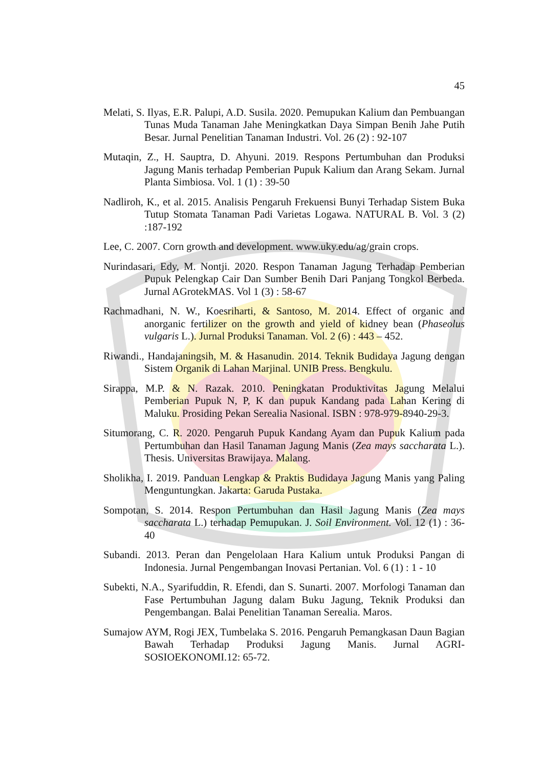45
Melati, S. Ilyas, E.R. Palupi, A.D. Susila. 2020. Pemupukan Kalium dan Pembuangan Tunas Muda Tanaman Jahe Meningkatkan Daya Simpan Benih Jahe Putih Besar. Jurnal Penelitian Tanaman Industri. Vol. 26 (2) : 92-107
Mutaqin, Z., H. Sauptra, D. Ahyuni. 2019. Respons Pertumbuhan dan Produksi Jagung Manis terhadap Pemberian Pupuk Kalium dan Arang Sekam. Jurnal Planta Simbiosa. Vol. 1 (1) : 39-50
Nadliroh, K., et al. 2015. Analisis Pengaruh Frekuensi Bunyi Terhadap Sistem Buka Tutup Stomata Tanaman Padi Varietas Logawa. NATURAL B. Vol. 3 (2) :187-192
Lee, C. 2007. Corn growth and development. www.uky.edu/ag/grain crops.
Nurindasari, Edy, M. Nontji. 2020. Respon Tanaman Jagung Terhadap Pemberian Pupuk Pelengkap Cair Dan Sumber Benih Dari Panjang Tongkol Berbeda. Jurnal AGrotekMAS. Vol 1 (3) : 58-67
Rachmadhani, N. W., Koesriharti, & Santoso, M. 2014. Effect of organic and anorganic fertilizer on the growth and yield of kidney bean (Phaseolus vulgaris L.). Jurnal Produksi Tanaman. Vol. 2 (6) : 443 – 452.
Riwandi., Handajaningsih, M. & Hasanudin. 2014. Teknik Budidaya Jagung dengan Sistem Organik di Lahan Marjinal. UNIB Press. Bengkulu.
Sirappa, M.P. & N. Razak. 2010. Peningkatan Produktivitas Jagung Melalui Pemberian Pupuk N, P, K dan pupuk Kandang pada Lahan Kering di Maluku. Prosiding Pekan Serealia Nasional. ISBN : 978-979-8940-29-3.
Situmorang, C. R. 2020. Pengaruh Pupuk Kandang Ayam dan Pupuk Kalium pada Pertumbuhan dan Hasil Tanaman Jagung Manis (Zea mays saccharata L.). Thesis. Universitas Brawijaya. Malang.
Sholikha, I. 2019. Panduan Lengkap & Praktis Budidaya Jagung Manis yang Paling Menguntungkan. Jakarta: Garuda Pustaka.
Sompotan, S. 2014. Respon Pertumbuhan dan Hasil Jagung Manis (Zea mays saccharata L.) terhadap Pemupukan. J. Soil Environment. Vol. 12 (1) : 36-40
Subandi. 2013. Peran dan Pengelolaan Hara Kalium untuk Produksi Pangan di Indonesia. Jurnal Pengembangan Inovasi Pertanian. Vol. 6 (1) : 1 - 10
Subekti, N.A., Syarifuddin, R. Efendi, dan S. Sunarti. 2007. Morfologi Tanaman dan Fase Pertumbuhan Jagung dalam Buku Jagung, Teknik Produksi dan Pengembangan. Balai Penelitian Tanaman Serealia. Maros.
Sumajow AYM, Rogi JEX, Tumbelaka S. 2016. Pengaruh Pemangkasan Daun Bagian Bawah Terhadap Produksi Jagung Manis. Jurnal AGRI-SOSIOEKONOMI.12: 65-72.